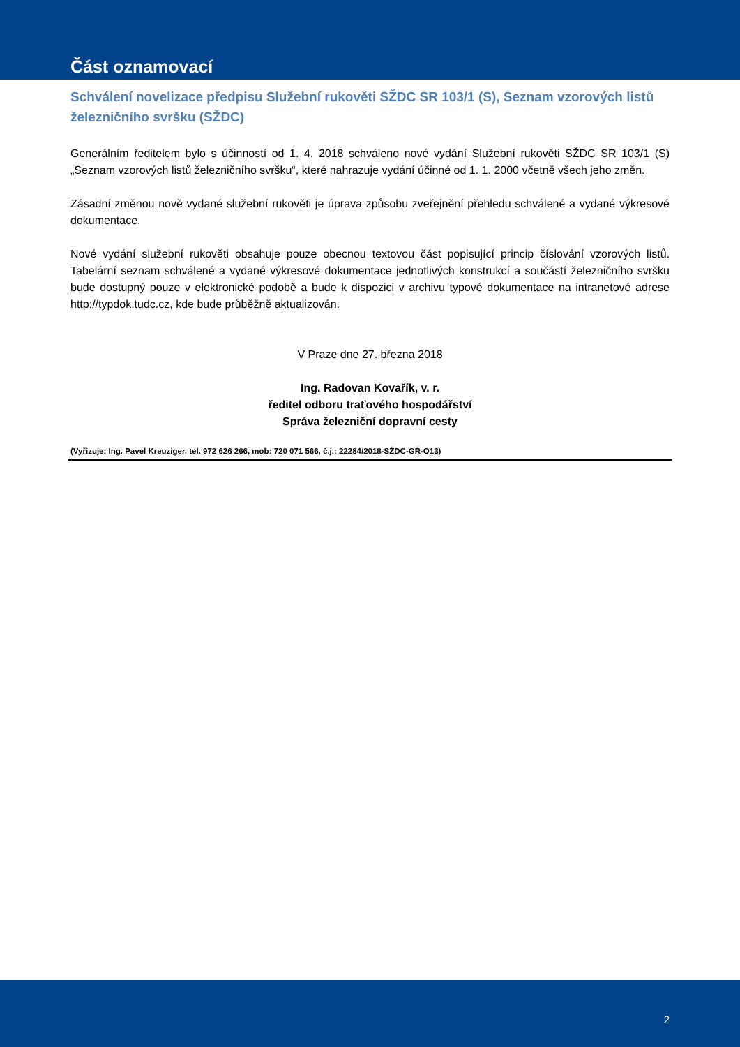Část oznamovací
Schválení novelizace předpisu Služební rukověti SŽDC SR 103/1 (S), Seznam vzorových listů železničního svršku (SŽDC)
Generálním ředitelem bylo s účinností od 1. 4. 2018 schváleno nové vydání Služební rukověti SŽDC SR 103/1 (S) „Seznam vzorových listů železničního svršku“, které nahrazuje vydání účinné od 1. 1. 2000 včetně všech jeho změn.
Zásadní změnou nově vydané služební rukověti je úprava způsobu zveřejnění přehledu schválené a vydané výkresové dokumentace.
Nové vydání služební rukověti obsahuje pouze obecnou textovou část popisující princip číslování vzorových listů. Tabelární seznam schválené a vydané výkresové dokumentace jednotlivých konstrukcí a součástí železničního svršku bude dostupný pouze v elektronické podobě a bude k dispozici v archivu typové dokumentace na intranetové adrese http://typdok.tudc.cz, kde bude průběžně aktualizován.
V Praze dne 27. března 2018
Ing. Radovan Kovařík, v. r.
ředitel odboru traťového hospodářství
Správa železniční dopravní cesty
(Vyřizuje: Ing. Pavel Kreuziger, tel. 972 626 266, mob: 720 071 566, č.j.: 22284/2018-SŽDC-GŘ-O13)
2